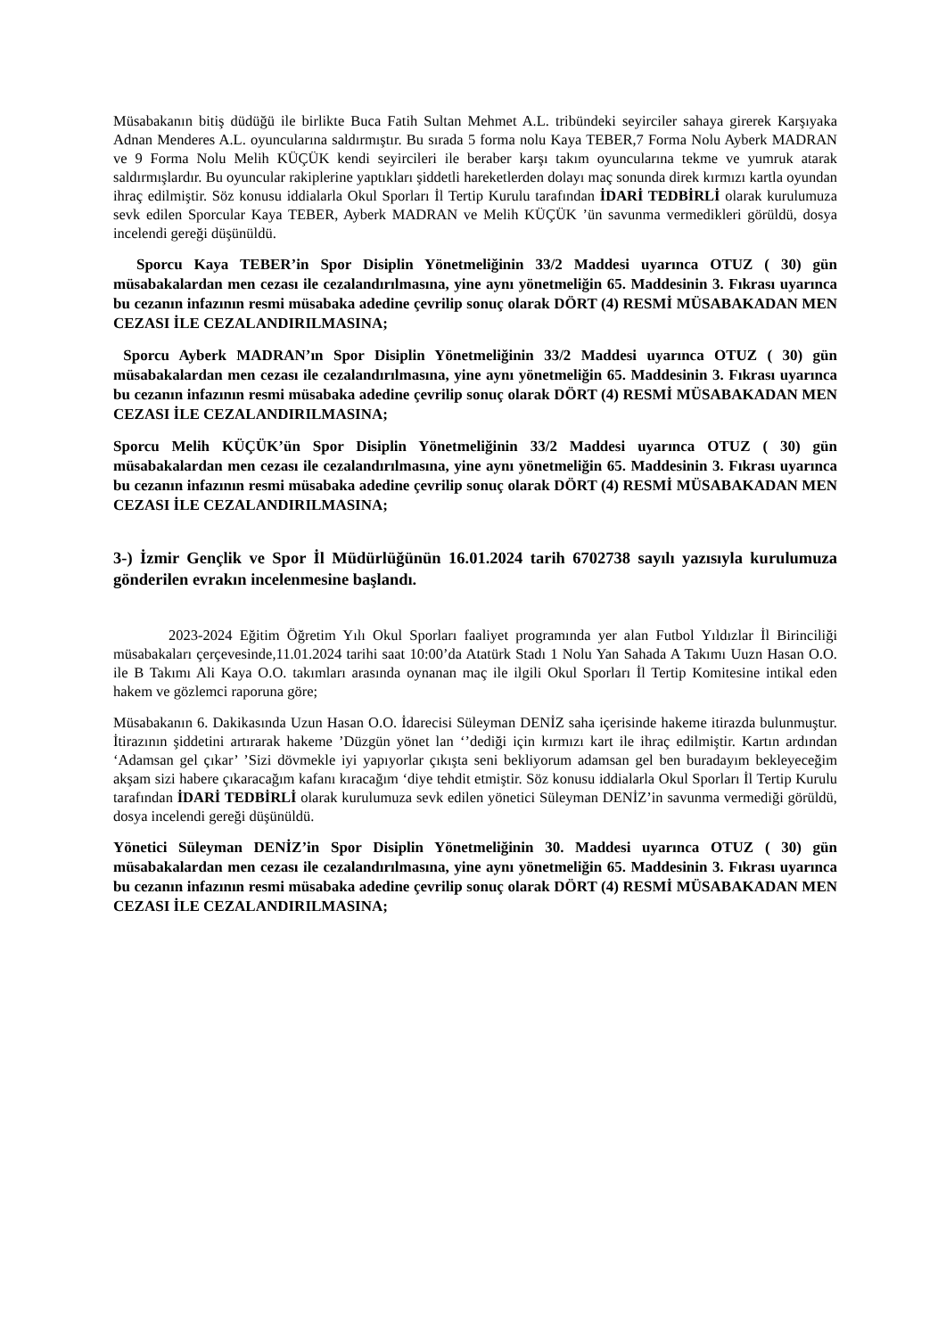Müsabakanın bitiş düdüğü ile birlikte Buca Fatih Sultan Mehmet A.L. tribündeki seyirciler sahaya girerek Karşıyaka Adnan Menderes A.L. oyuncularına saldırmıştır. Bu sırada 5 forma nolu Kaya TEBER,7 Forma Nolu Ayberk MADRAN ve 9 Forma Nolu Melih KÜÇÜK kendi seyircileri ile beraber karşı takım oyuncularına tekme ve yumruk atarak saldırmışlardır. Bu oyuncular rakiplerine yaptıkları şiddetli hareketlerden dolayı maç sonunda direk kırmızı kartla oyundan ihraç edilmiştir. Söz konusu iddialarla Okul Sporları İl Tertip Kurulu tarafından İDARİ TEDBİRLİ olarak kurulumuza sevk edilen Sporcular Kaya TEBER, Ayberk MADRAN ve Melih KÜÇÜK ’ün savunma vermedikleri görüldü, dosya incelendi gereği düşünüldü.
Sporcu Kaya TEBER’in Spor Disiplin Yönetmeliğinin 33/2 Maddesi uyarınca OTUZ ( 30) gün müsabakalardan men cezası ile cezalandırılmasına, yine aynı yönetmeliğin 65. Maddesinin 3. Fıkrası uyarınca bu cezanın infazının resmi müsabaka adedine çevrilip sonuç olarak DÖRT (4) RESMİ MÜSABAKADAN MEN CEZASI İLE CEZALANDIRILMASINA;
Sporcu Ayberk MADRAN’ın Spor Disiplin Yönetmeliğinin 33/2 Maddesi uyarınca OTUZ ( 30) gün müsabakalardan men cezası ile cezalandırılmasına, yine aynı yönetmeliğin 65. Maddesinin 3. Fıkrası uyarınca bu cezanın infazının resmi müsabaka adedine çevrilip sonuç olarak DÖRT (4) RESMİ MÜSABAKADAN MEN CEZASI İLE CEZALANDIRILMASINA;
Sporcu Melih KÜÇÜK’ün Spor Disiplin Yönetmeliğinin 33/2 Maddesi uyarınca OTUZ ( 30) gün müsabakalardan men cezası ile cezalandırılmasına, yine aynı yönetmeliğin 65. Maddesinin 3. Fıkrası uyarınca bu cezanın infazının resmi müsabaka adedine çevrilip sonuç olarak DÖRT (4) RESMİ MÜSABAKADAN MEN CEZASI İLE CEZALANDIRILMASINA;
3-) İzmir Gençlik ve Spor İl Müdürlüğünün 16.01.2024 tarih 6702738 sayılı yazısıyla kurulumuza gönderilen evrakın incelenmesine başlandı.
2023-2024 Eğitim Öğretim Yılı Okul Sporları faaliyet programında yer alan Futbol Yıldızlar İl Birinciliği müsabakaları çerçevesinde,11.01.2024 tarihi saat 10:00’da Atatürk Stadı 1 Nolu Yan Sahada A Takımı Uuzn Hasan O.O. ile B Takımı Ali Kaya O.O. takımları arasında oynanan maç ile ilgili Okul Sporları İl Tertip Komitesine intikal eden hakem ve gözlemci raporuna göre;
Müsabakanın 6. Dakikasında Uzun Hasan O.O. İdarecisi Süleyman DENİZ saha içerisinde hakeme itirazda bulunmuştur. İtirazının şiddetini artırarak hakeme ’Düzgün yönet lan ‘’dediği için kırmızı kart ile ihraç edilmiştir. Kartın ardından ‘Adamsan gel çıkar’ ’Sizi dövmekle iyi yapıyorlar çıkışta seni bekliyorum adamsan gel ben buradayım bekleyeceğim akşam sizi habere çıkaracağım kafanı kıracağım ‘diye tehdit etmiştir. Söz konusu iddialarla Okul Sporları İl Tertip Kurulu tarafından İDARİ TEDBİRLİ olarak kurulumuza sevk edilen yönetici Süleyman DENİZ’in savunma vermediği görüldü, dosya incelendi gereği düşünüldü.
Yönetici Süleyman DENİZ’in Spor Disiplin Yönetmeliğinin 30. Maddesi uyarınca OTUZ ( 30) gün müsabakalardan men cezası ile cezalandırılmasına, yine aynı yönetmeliğin 65. Maddesinin 3. Fıkrası uyarınca bu cezanın infazının resmi müsabaka adedine çevrilip sonuç olarak DÖRT (4) RESMİ MÜSABAKADAN MEN CEZASI İLE CEZALANDIRILMASINA;